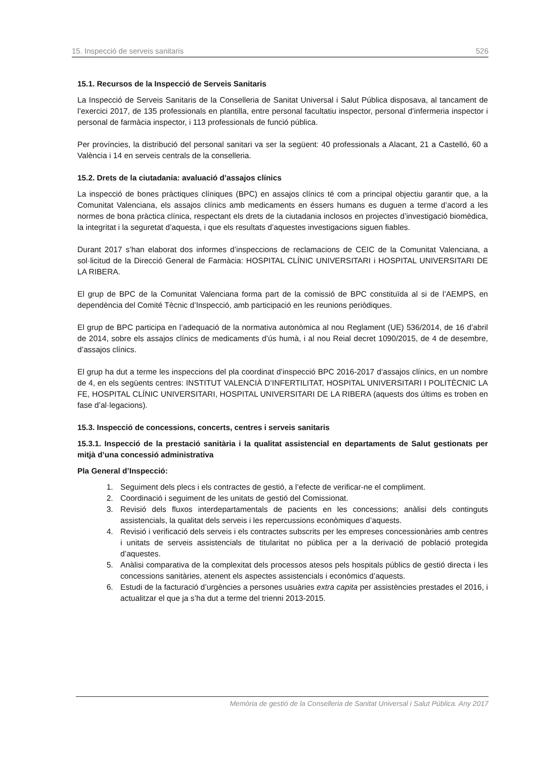15. Inspecció de serveis sanitaris 526
15.1. Recursos de la Inspecció de Serveis Sanitaris
La Inspecció de Serveis Sanitaris de la Conselleria de Sanitat Universal i Salut Pública disposava, al tancament de l’exercici 2017, de 135 professionals en plantilla, entre personal facultatiu inspector, personal d’infermeria inspector i personal de farmàcia inspector, i 113 professionals de funció pública.
Per províncies, la distribució del personal sanitari va ser la següent: 40 professionals a Alacant, 21 a Castelló, 60 a València i 14 en serveis centrals de la conselleria.
15.2. Drets de la ciutadania: avaluació d’assajos clínics
La inspecció de bones pràctiques clíniques (BPC) en assajos clínics té com a principal objectiu garantir que, a la Comunitat Valenciana, els assajos clínics amb medicaments en éssers humans es duguen a terme d’acord a les normes de bona pràctica clínica, respectant els drets de la ciutadania inclosos en projectes d’investigació biomèdica, la integritat i la seguretat d’aquesta, i que els resultats d’aquestes investigacions siguen fiables.
Durant 2017 s’han elaborat dos informes d’inspeccions de reclamacions de CEIC de la Comunitat Valenciana, a sol·licitud de la Direcció General de Farmàcia: HOSPITAL CLÍNIC UNIVERSITARI i HOSPITAL UNIVERSITARI DE LA RIBERA.
El grup de BPC de la Comunitat Valenciana forma part de la comissió de BPC constituïda al si de l’AEMPS, en dependència del Comité Tècnic d’Inspecció, amb participació en les reunions periòdiques.
El grup de BPC participa en l’adequació de la normativa autonòmica al nou Reglament (UE) 536/2014, de 16 d’abril de 2014, sobre els assajos clínics de medicaments d’ús humà, i al nou Reial decret 1090/2015, de 4 de desembre, d’assajos clínics.
El grup ha dut a terme les inspeccions del pla coordinat d’inspecció BPC 2016-2017 d’assajos clínics, en un nombre de 4, en els següents centres: INSTITUT VALENCIÀ D’INFERTILITAT, HOSPITAL UNIVERSITARI I POLITÈCNIC LA FE, HOSPITAL CLÍNIC UNIVERSITARI, HOSPITAL UNIVERSITARI DE LA RIBERA (aquests dos últims es troben en fase d’al·legacions).
15.3. Inspecció de concessions, concerts, centres i serveis sanitaris
15.3.1. Inspecció de la prestació sanitària i la qualitat assistencial en departaments de Salut gestionats per mitjà d’una concessió administrativa
Pla General d’Inspecció:
1. Seguiment dels plecs i els contractes de gestió, a l’efecte de verificar-ne el compliment.
2. Coordinació i seguiment de les unitats de gestió del Comissionat.
3. Revisió dels fluxos interdepartamentals de pacients en les concessions; anàlisi dels continguts assistencials, la qualitat dels serveis i les repercussions econòmiques d’aquests.
4. Revisió i verificació dels serveis i els contractes subscrits per les empreses concessionàries amb centres i unitats de serveis assistencials de titularitat no pública per a la derivació de població protegida d’aquestes.
5. Anàlisi comparativa de la complexitat dels processos atesos pels hospitals públics de gestió directa i les concessions sanitàries, atenent els aspectes assistencials i econòmics d’aquests.
6. Estudi de la facturació d’urgències a persones usuàries extra capita per assistències prestades el 2016, i actualitzar el que ja s’ha dut a terme del trienni 2013-2015.
Memòria de gestió de la Conselleria de Sanitat Universal i Salut Pública. Any 2017